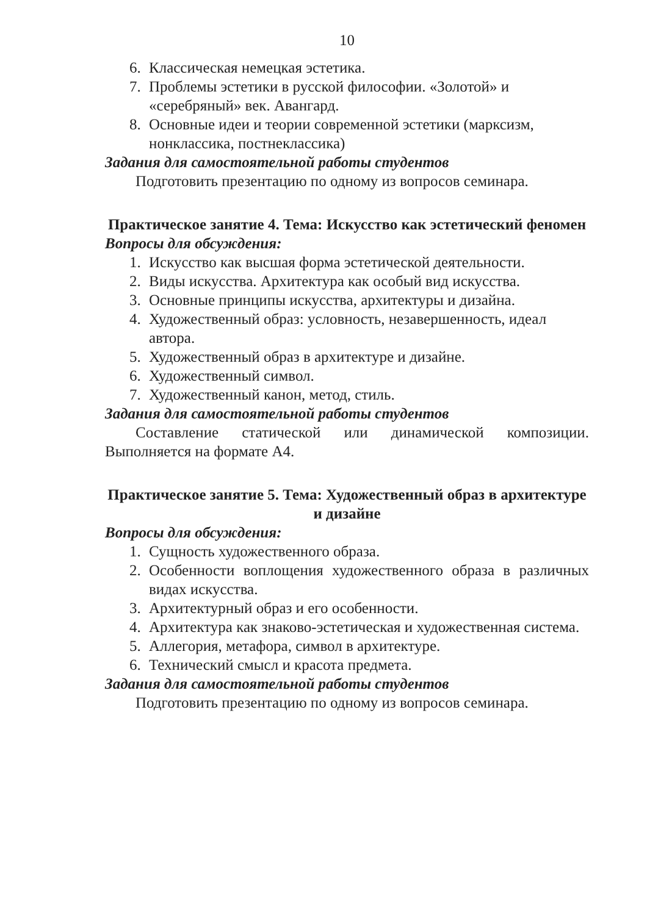10
6. Классическая немецкая эстетика.
7. Проблемы эстетики в русской философии. «Золотой» и «серебряный» век. Авангард.
8. Основные идеи и теории современной эстетики (марксизм, нонклассика, постнеклассика)
Задания для самостоятельной работы студентов
Подготовить презентацию по одному из вопросов семинара.
Практическое занятие 4. Тема: Искусство как эстетический феномен
Вопросы для обсуждения:
1. Искусство как высшая форма эстетической деятельности.
2. Виды искусства. Архитектура как особый вид искусства.
3. Основные принципы искусства, архитектуры и дизайна.
4. Художественный образ: условность, незавершенность, идеал автора.
5. Художественный образ в архитектуре и дизайне.
6. Художественный символ.
7. Художественный канон, метод, стиль.
Задания для самостоятельной работы студентов
Составление статической или динамической композиции. Выполняется на формате А4.
Практическое занятие 5. Тема: Художественный образ в архитектуре и дизайне
Вопросы для обсуждения:
1. Сущность художественного образа.
2. Особенности воплощения художественного образа в различных видах искусства.
3. Архитектурный образ и его особенности.
4. Архитектура как знаково-эстетическая и художественная система.
5. Аллегория, метафора, символ в архитектуре.
6. Технический смысл и красота предмета.
Задания для самостоятельной работы студентов
Подготовить презентацию по одному из вопросов семинара.